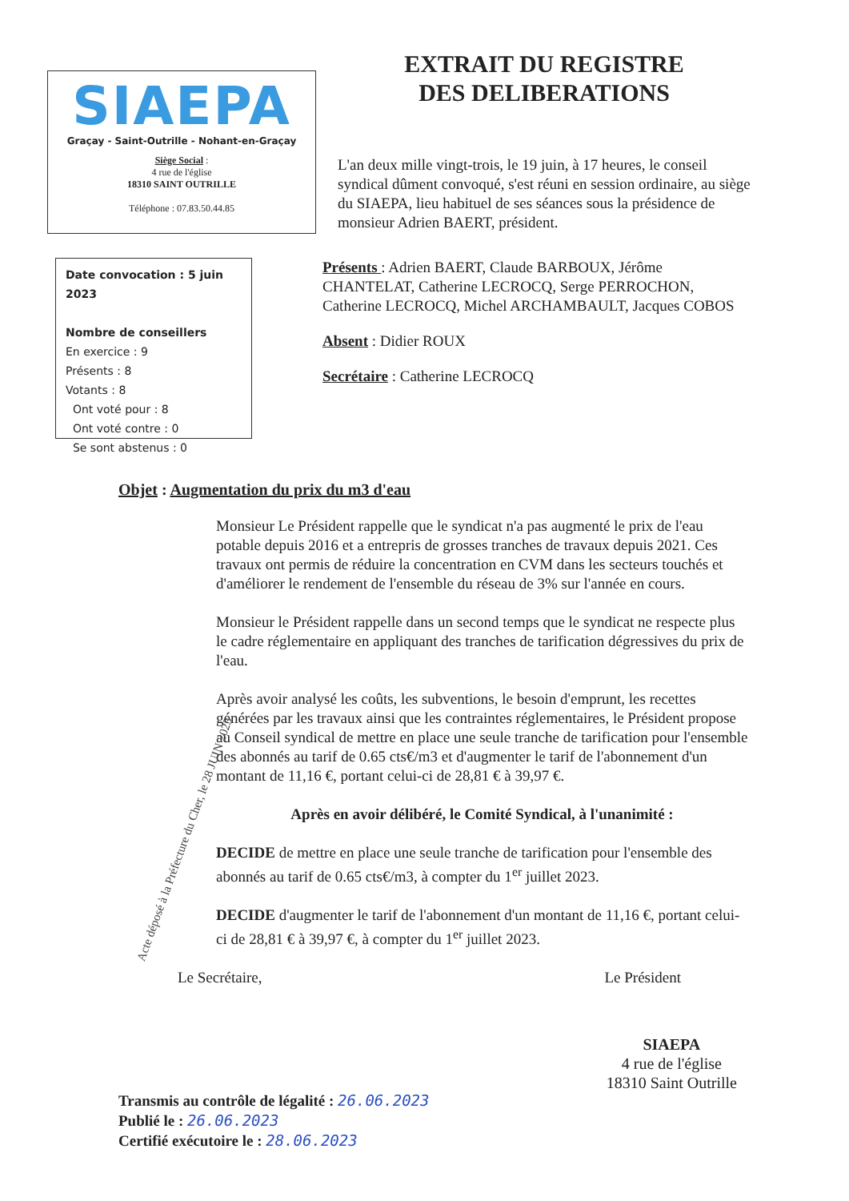SIAEPA
Graçay - Saint-Outrille - Nohant-en-Graçay
Siège Social :
4 rue de l'église
18310 SAINT OUTRILLE
Téléphone : 07.83.50.44.85
EXTRAIT DU REGISTRE
DES DELIBERATIONS
L'an deux mille vingt-trois, le 19 juin, à 17 heures, le conseil syndical dûment convoqué, s'est réuni en session ordinaire, au siège du SIAEPA, lieu habituel de ses séances sous la présidence de monsieur Adrien BAERT, président.
Date convocation : 5 juin 2023
Nombre de conseillers
En exercice : 9
Présents : 8
Votants : 8
Ont voté pour : 8
Ont voté contre : 0
Se sont abstenus : 0
Présents : Adrien BAERT, Claude BARBOUX, Jérôme CHANTELAT, Catherine LECROCQ, Serge PERROCHON, Catherine LECROCQ, Michel ARCHAMBAULT, Jacques COBOS
Absent : Didier ROUX
Secrétaire : Catherine LECROCQ
Objet : Augmentation du prix du m3 d'eau
Monsieur Le Président rappelle que le syndicat n'a pas augmenté le prix de l'eau potable depuis 2016 et a entrepris de grosses tranches de travaux depuis 2021. Ces travaux ont permis de réduire la concentration en CVM dans les secteurs touchés et d'améliorer le rendement de l'ensemble du réseau de 3% sur l'année en cours.
Monsieur le Président rappelle dans un second temps que le syndicat ne respecte plus le cadre réglementaire en appliquant des tranches de tarification dégressives du prix de l'eau.
Après avoir analysé les coûts, les subventions, le besoin d'emprunt, les recettes générées par les travaux ainsi que les contraintes réglementaires, le Président propose au Conseil syndical de mettre en place une seule tranche de tarification pour l'ensemble des abonnés au tarif de 0.65 cts€/m3 et d'augmenter le tarif de l'abonnement d'un montant de 11,16 €, portant celui-ci de 28,81 € à 39,97 €.
Après en avoir délibéré, le Comité Syndical, à l'unanimité :
DECIDE de mettre en place une seule tranche de tarification pour l'ensemble des abonnés au tarif de 0.65 cts€/m3, à compter du 1<sup>er</sup> juillet 2023.
DECIDE d'augmenter le tarif de l'abonnement d'un montant de 11,16 €, portant celui-ci de 28,81 € à 39,97 €, à compter du 1<sup>er</sup> juillet 2023.
Le Secrétaire, Le Président
Transmis au contrôle de légalité : 26.06.2023
Publié le : 26.06.2023
Certifié exécutoire le : 28.06.2023
SIAEPA
4 rue de l'église
18310 Saint Outrille
Acte déposé à la Préfecture du Cher, le 28 JUIN 2023